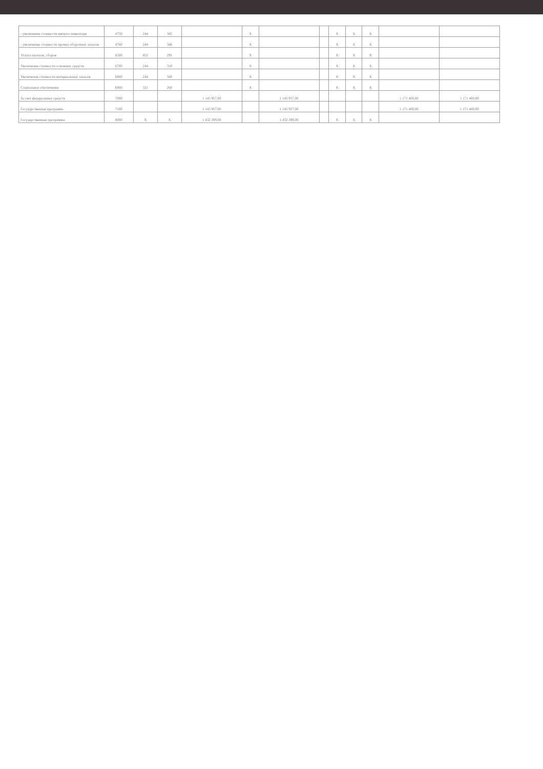| - увеличение стоимости мягкого инвентаря | 4750 | 244 | 345 | | X | | | X | X | X | | |
| - увеличение стоимости прочих оборотных запасов | 4760 | 244 | 346 | | X | | | X | X | X | | |
| Уплата налогов, сборов | 6500 | 852 | 291 | | X | | | X | X | X | | |
| Увеличение стоимости основных средств | 6700 | 244 | 310 | | X | | | X | X | X | | |
| Увеличение стоимости материальных запасов | 6800 | 244 | 340 | | X | | | X | X | X | | |
| Социальное обеспечение | 6900 | 321 | 260 | | X | | | X | X | X | | |
| За счет федеральных средств | 7000 | | | 1 145 957,00 | | 1 145 957,00 | | | | | 1 171 400,00 | 1 171 400,00 |
| Государственная программа | 7100 | | | 1 145 957,00 | | 1 145 957,00 | | | | | 1 171 400,00 | 1 171 400,00 |
| Государственные программы | 8000 | X | X | 1 432 399,00 | | 1 432 399,00 | | X | X | X | | |